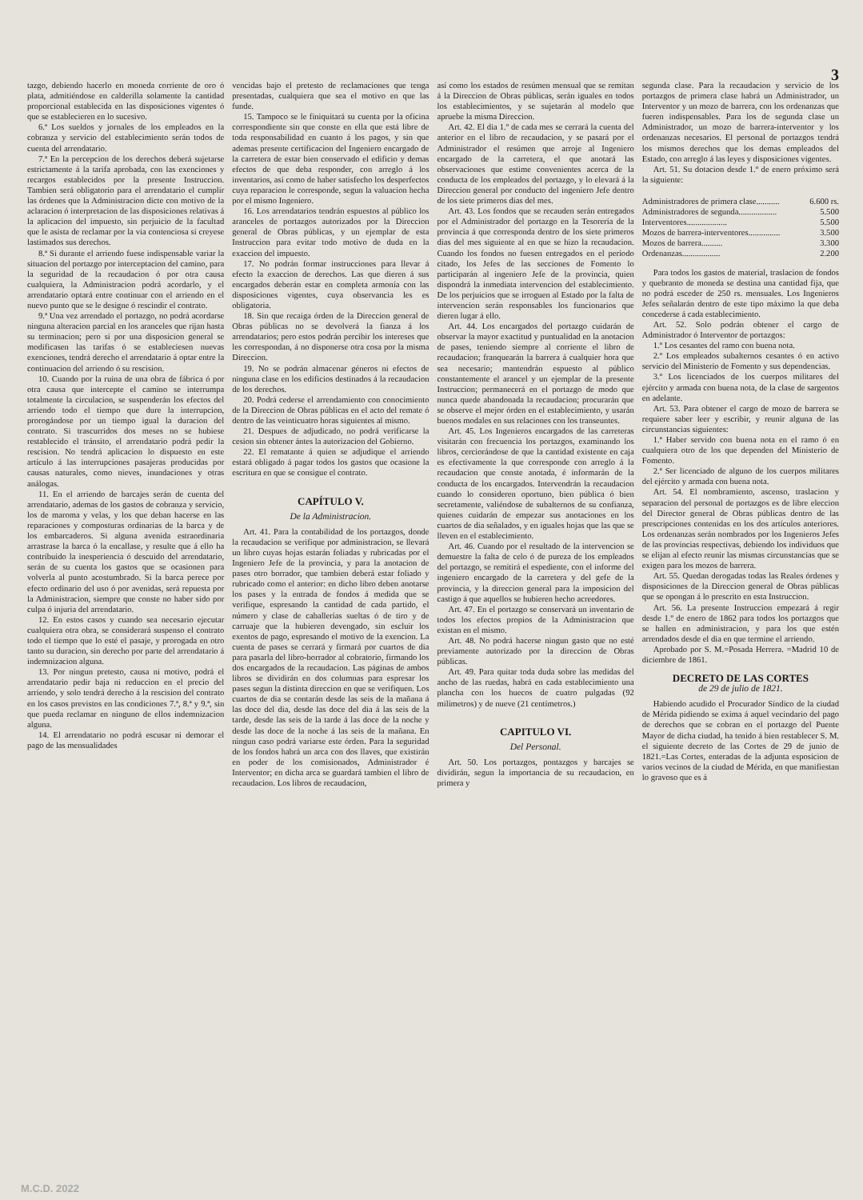3
tazgo, debiendo hacerlo en moneda corriente de oro ó plata, admitiéndose en calderilla solamente la cantidad proporcional establecida en las disposiciones vigentes ó que se establecieren en lo sucesivo.
6.ª Los sueldos y jornales de los empleados en la cobranza y servicio del establecimiento serán todos de cuenta del arrendatario.
7.ª En la percepcion de los derechos deberá sujetarse estrictamente á la tarifa aprobada, con las exenciones y recargos establecidos por la presente Instruccion. Tambien será obligatorio para el arrendatario el cumplir las órdenes que la Administracion dicte con motivo de la aclaracion ó interpretacion de las disposiciones relativas á la aplicacion del impuesto, sin perjuicio de la facultad que le asista de reclamar por la via contenciosa si creyese lastimados sus derechos.
8.ª Si durante el arriendo fuese indispensable variar la situacion del portazgo por interceptacion del camino, para la seguridad de la recaudacion ó por otra causa cualquiera, la Administracion podrá acordarlo, y el arrendatario optará entre continuar con el arriendo en el nuevo punto que se le designe ó rescindir el contrato.
9.ª Una vez arrendado el portazgo, no podrá acordarse ninguna alteracion parcial en los aranceles que rijan hasta su terminacion; pero si por una disposicion general se modificasen las tarifas ó se estableciesen nuevas exenciones, tendrá derecho el arrendatario á optar entre la continuacion del arriendo ó su rescision.
10. Cuando por la ruina de una obra de fábrica ó por otra causa que intercepte el camino se interrumpa totalmente la circulacion, se suspenderán los efectos del arriendo todo el tiempo que dure la interrupcion, prorogándose por un tiempo igual la duracion del contrato. Si trascurridos dos meses no se hubiese restablecido el tránsito, el arrendatario podrá pedir la rescision. No tendrá aplicacion lo dispuesto en este artículo á las interrupciones pasajeras producidas por causas naturales, como nieves, inundaciones y otras análogas.
11. En el arriendo de barcajes serán de cuenta del arrendatario, ademas de los gastos de cobranza y servicio, los de maroma y velas, y los que deban hacerse en las reparaciones y composturas ordinarias de la barca y de los embarcaderos. Si alguna avenida estraordinaria arrastrase la barca ó la encallase, y resulte que á ello ha contribuido la inesperiencia ó descuido del arrendatario, serán de su cuenta los gastos que se ocasionen para volverla al punto acostumbrado. Si la barca perece por efecto ordinario del uso ó por avenidas, será repuesta por la Administracion, siempre que conste no haber sido por culpa ó injuria del arrendatario.
12. En estos casos y cuando sea necesario ejecutar cualquiera otra obra, se considerará suspenso el contrato todo el tiempo que lo esté el pasaje, y prorogada en otro tanto su duracion, sin derecho por parte del arrendatario á indemnizacion alguna.
13. Por ningun pretesto, causa ni motivo, podrá el arrendatario pedir baja ni reduccion en el precio del arriendo, y solo tendrá derecho á la rescision del contrato en los casos previstos en las condiciones 7.ª, 8.ª y 9.ª, sin que pueda reclamar en ninguno de ellos indemnizacion alguna.
14. El arrendatario no podrá escusar ni demorar el pago de las mensualidades
vencidas bajo el pretesto de reclamaciones que tenga presentadas, cualquiera que sea el motivo en que las funde.
15. Tampoco se le finiquitará su cuenta por la oficina correspondiente sin que conste en ella que está libre de toda responsabilidad en cuanto á los pagos, y sin que ademas presente certificacion del Ingeniero encargado de la carretera de estar bien conservado el edificio y demas efectos de que deba responder, con arreglo á los inventarios, así como de haber satisfecho los desperfectos cuya reparacion le corresponde, segun la valuacion hecha por el mismo Ingeniero.
16. Los arrendatarios tendrán espuestos al público los aranceles de portazgos autorizados por la Direccion general de Obras públicas, y un ejemplar de esta Instruccion para evitar todo motivo de duda en la exaccion del impuesto.
17. No podrán formar instrucciones para llevar á efecto la exaccion de derechos. Las que dieren á sus encargados deberán estar en completa armonía con las disposiciones vigentes, cuya observancia les es obligatoria.
18. Sin que recaiga órden de la Direccion general de Obras públicas no se devolverá la fianza á los arrendatarios; pero estos podrán percibir los intereses que les correspondan, á no disponerse otra cosa por la misma Direccion.
19. No se podrán almacenar géneros ni efectos de ninguna clase en los edificios destinados á la recaudacion de los derechos.
20. Podrá cederse el arrendamiento con conocimiento de la Direccion de Obras públicas en el acto del remate ó dentro de las veinticuatro horas siguientes al mismo.
21. Despues de adjudicado, no podrá verificarse la cesion sin obtener ántes la autorizacion del Gobierno.
22. El rematante á quien se adjudique el arriendo estará obligado á pagar todos los gastos que ocasione la escritura en que se consigue el contrato.
CAPÍTULO V.
De la Administracion.
Art. 41. Para la contabilidad de los portazgos, donde la recaudacion se verifique por administracion, se llevará un libro cuyas hojas estarán foliadas y rubricadas por el Ingeniero Jefe de la provincia, y para la anotacion de pases otro borrador, que tambien deberá estar foliado y rubricado como el anterior: en dicho libro deben anotarse los pases y la entrada de fondos á medida que se verifique, espresando la cantidad de cada partido, el número y clase de caballerías sueltas ó de tiro y de carruaje que la hubieren devengado, sin escluir los exentos de pago, espresando el motivo de la exencion. La cuenta de pases se cerrará y firmará por cuartos de dia para pasarla del libro-borrador al cobratorio, firmando los dos encargados de la recaudacion. Las páginas de ambos libros se dividirán en dos columnas para espresar los pases segun la distinta direccion en que se verifiquen. Los cuartos de dia se contarán desde las seis de la mañana á las doce del dia, desde las doce del dia á las seis de la tarde, desde las seis de la tarde á las doce de la noche y desde las doce de la noche á las seis de la mañana. En ningun caso podrá variarse este órden. Para la seguridad de los fondos habrá un arca con dos llaves, que existirán en poder de los comisionados, Administrador é Interventor; en dicha arca se guardará tambien el libro de recaudacion. Los libros de recaudacion,
así como los estados de resúmen mensual que se remitan á la Direccion de Obras públicas, serán iguales en todos los establecimientos, y se sujetarán al modelo que apruebe la misma Direccion.
Art. 42. El dia 1.º de cada mes se cerrará la cuenta del anterior en el libro de recaudacion, y se pasará por el Administrador el resúmen que arroje al Ingeniero encargado de la carretera, el que anotará las observaciones que estime convenientes acerca de la conducta de los empleados del portazgo, y lo elevará á la Direccion general por conducto del ingeniero Jefe dentro de los siete primeros dias del mes.
Art. 43. Los fondos que se recauden serán entregados por el Administrador del portazgo en la Tesorería de la provincia á que corresponda dentro de los siete primeros dias del mes siguiente al en que se hizo la recaudacion. Cuando los fondos no fuesen entregados en el período citado, los Jefes de las secciones de Fomento lo participarán al ingeniero Jefe de la provincia, quien dispondrá la inmediata intervencion del establecimiento. De los perjuicios que se irroguen al Estado por la falta de intervencion serán responsables los funcionarios que dieren lugar á ello.
Art. 44. Los encargados del portazgo cuidarán de observar la mayor exactitud y puntualidad en la anotacion de pases, teniendo siempre al corriente el libro de recaudacion; franquearán la barrera á cualquier hora que sea necesario; mantendrán espuesto al público constantemente el arancel y un ejemplar de la presente Instruccion; permanecerá en el portazgo de modo que nunca quede abandonada la recaudacion; procurarán que se observe el mejor órden en el establecimiento, y usarán buenos modales en sus relaciones con los transeuntes.
Art. 45. Los Ingenieros encargados de las carreteras visitarán con frecuencia los portazgos, examinando los libros, cerciorándose de que la cantidad existente en caja es efectivamente la que corresponde con arreglo á la recaudacion que conste anotada, é informarán de la conducta de los encargados. Intervendrán la recaudacion cuando lo consideren oportuno, bien pública ó bien secretamente, valiéndose de subalternos de su confianza, quienes cuidarán de empezar sus anotaciones en los cuartos de dia señalados, y en iguales hojas que las que se lleven en el establecimiento.
Art. 46. Cuando por el resultado de la intervencion se demuestre la falta de celo ó de pureza de los empleados del portazgo, se remitirá el espediente, con el informe del ingeniero encargado de la carretera y del gefe de la provincia, y la direccion general para la imposicion del castigo á que aquellos se hubieren hecho acreedores.
Art. 47. En el portazgo se conservará un inventario de todos los efectos propios de la Administracion que existan en el mismo.
Art. 48. No podrá hacerse ningun gasto que no esté previamente autorizado por la direccion de Obras públicas.
Art. 49. Para quitar toda duda sobre las medidas del ancho de las ruedas, habrá en cada establecimiento una plancha con los huecos de cuatro pulgadas (92 milímetros) y de nueve (21 centímetros.)
CAPITULO VI.
Del Personal.
Art. 50. Los portazgos, pontazgos y barcajes se dividirán, segun la importancia de su recaudacion, en primera y
segunda clase. Para la recaudacion y servicio de los portazgos de primera clase habrá un Administrador, un Interventor y un mozo de barrera, con los ordenanzas que fueren indispensables. Para los de segunda clase un Administrador, un mozo de barrera-interventor y los ordenanzas necesarios. El personal de portazgos tendrá los mismos derechos que los demas empleados del Estado, con arreglo á las leyes y disposiciones vigentes.
Art. 51. Su dotacion desde 1.º de enero próximo será la siguiente:
| Administradores de primera clase........... | 6.600 rs. |
| Administradores de segunda.................. | 5.500 |
| Interventores................... | 5.500 |
| Mozos de barrera-interventores............... | 3.500 |
| Mozos de barrera.......... | 3.300 |
| Ordenanzas.................. | 2.200 |
Para todos los gastos de material, traslacion de fondos y quebranto de moneda se destina una cantidad fija, que no podrá esceder de 250 rs. mensuales. Los Ingenieros Jefes señalarán dentro de este tipo máximo la que deba concederse á cada establecimiento.
Art. 52. Solo podrán obtener el cargo de Administrador ó Interventor de portazgos:
1.º Los cesantes del ramo con buena nota.
2.º Los empleados subalternos cesantes ó en activo servicio del Ministerio de Fomento y sus dependencias.
3.º Los licenciados de los cuerpos militares del ejército y armada con buena nota, de la clase de sargentos en adelante.
Art. 53. Para obtener el cargo de mozo de barrera se requiere saber leer y escribir, y reunir alguna de las circunstancias siguientes:
1.ª Haber servido con buena nota en el ramo ó en cualquiera otro de los que dependen del Ministerio de Fomento.
2.ª Ser licenciado de alguno de los cuerpos militares del ejército y armada con buena nota.
Art. 54. El nombramiento, ascenso, traslacion y separacion del personal de portazgos es de libre eleccion del Director general de Obras públicas dentro de las prescripciones contenidas en los dos artículos anteriores. Los ordenanzas serán nombrados por los Ingenieros Jefes de las provincias respectivas, debiendo los individuos que se elijan al efecto reunir las mismas circunstancias que se exigen para los mozos de barrera.
Art. 55. Quedan derogadas todas las Reales órdenes y disposiciones de la Direccion general de Obras públicas que se opongan á lo prescrito en esta Instruccion.
Art. 56. La presente Instruccion empezará á regir desde 1.º de enero de 1862 para todos los portazgos que se hallen en administracion, y para los que estén arrendados desde el dia en que termine el arriendo.
Aprobado por S. M.=Posada Herrera. =Madrid 10 de diciembre de 1861.
DECRETO DE LAS CORTES
de 29 de julio de 1821.
Habiendo acudido el Procurador Síndico de la ciudad de Mérida pidiendo se exima á aquel vecindario del pago de derechos que se cobran en el portazgo del Puente Mayor de dicha ciudad, ha tenido á bien restablecer S. M. el siguiente decreto de las Cortes de 29 de junio de 1821.=Las Cortes, enteradas de la adjunta esposicion de varios vecinos de la ciudad de Mérida, en que manifiestan lo gravoso que es á
M.C.D. 2022